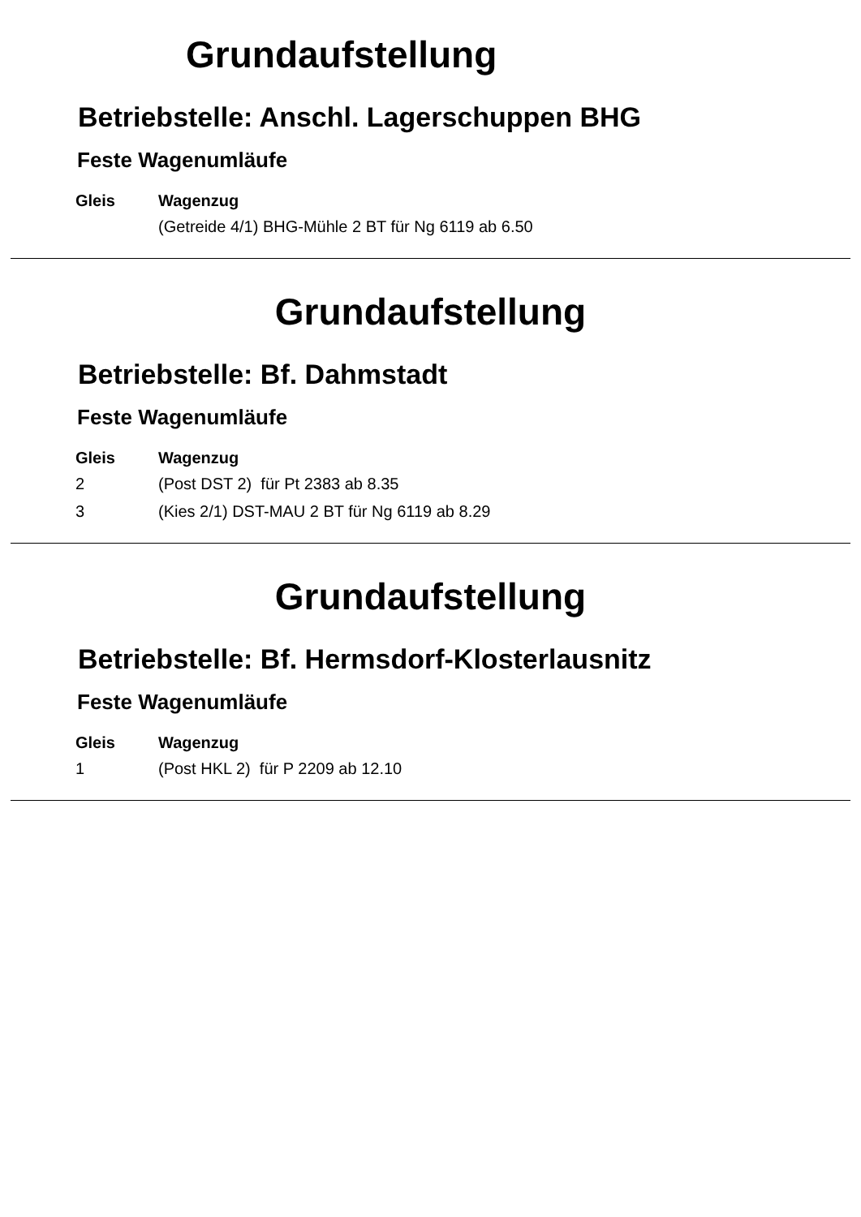Grundaufstellung
Betriebstelle: Anschl. Lagerschuppen BHG
Feste Wagenumläufe
| Gleis | Wagenzug |
| --- | --- |
| | (Getreide 4/1) BHG-Mühle 2 BT für Ng 6119 ab 6.50 |
Grundaufstellung
Betriebstelle: Bf. Dahmstadt
Feste Wagenumläufe
| Gleis | Wagenzug |
| --- | --- |
| 2 | (Post DST 2) für Pt 2383 ab 8.35 |
| 3 | (Kies 2/1) DST-MAU 2 BT für Ng 6119 ab 8.29 |
Grundaufstellung
Betriebstelle: Bf. Hermsdorf-Klosterlausnitz
Feste Wagenumläufe
| Gleis | Wagenzug |
| --- | --- |
| 1 | (Post HKL 2) für P 2209 ab 12.10 |